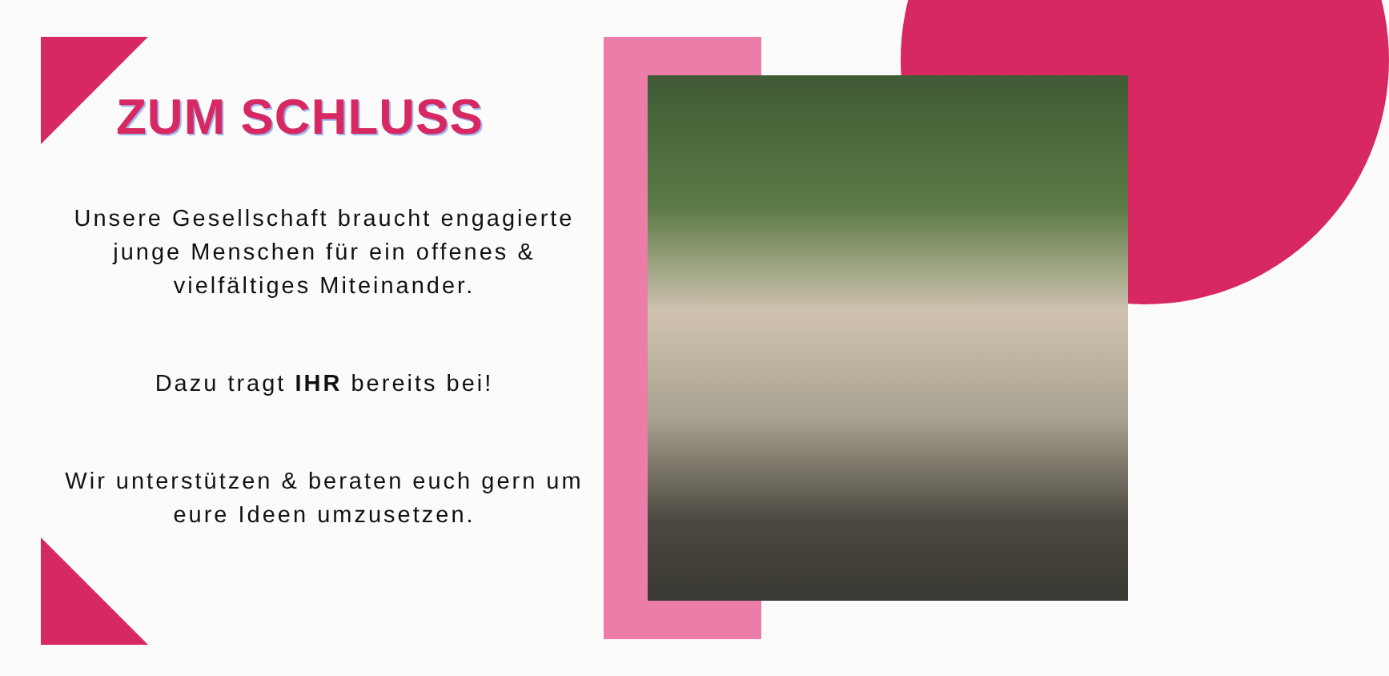ZUM SCHLUSS
Unsere Gesellschaft braucht engagierte junge Menschen für ein offenes & vielfältiges Miteinander.
Dazu tragt IHR bereits bei!
Wir unterstützen & beraten euch gern um eure Ideen umzusetzen.